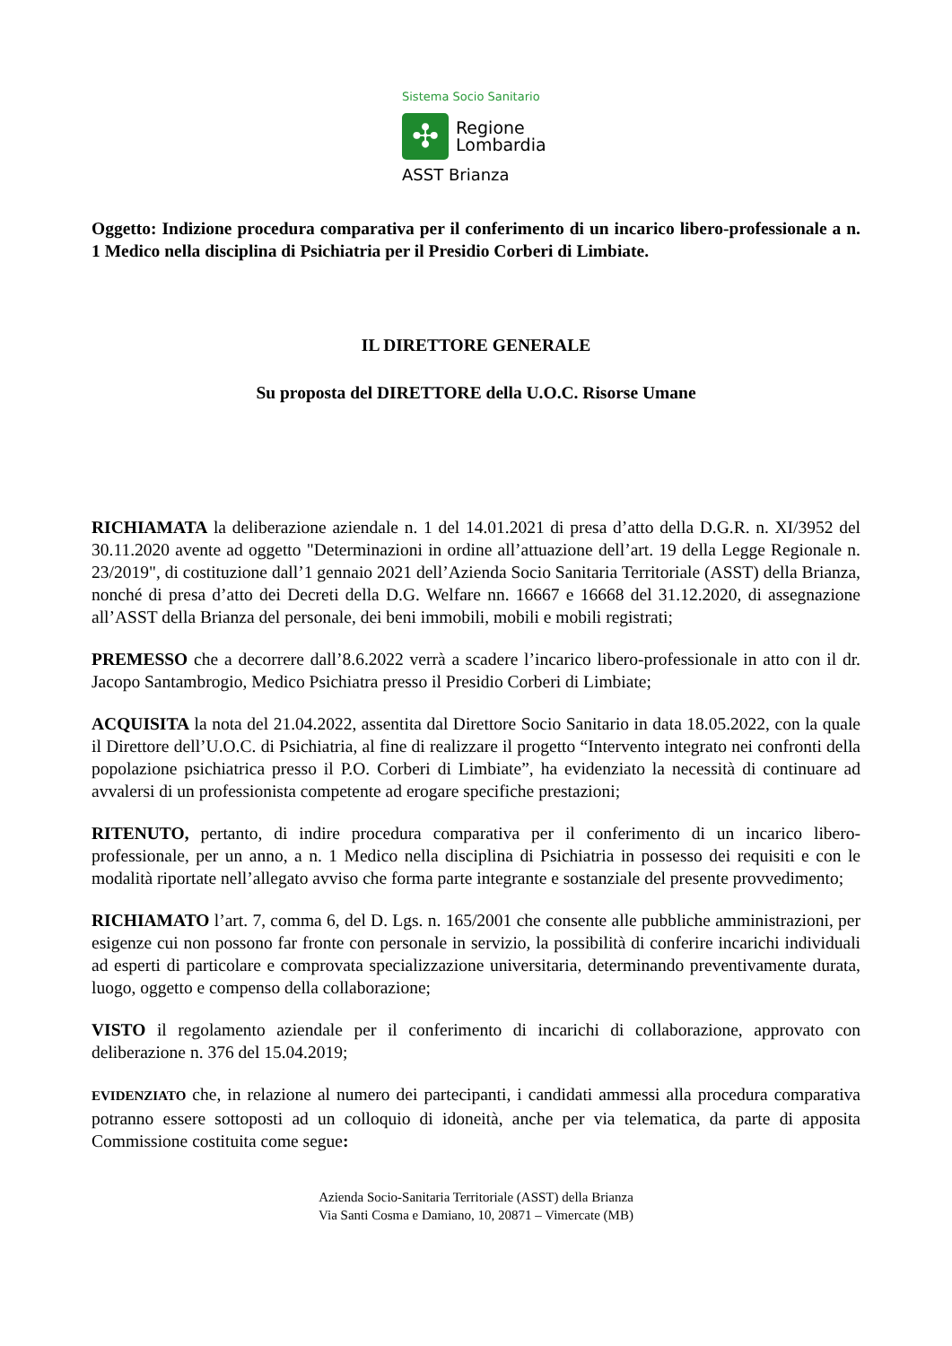Sistema Socio Sanitario
✣
Regione
Lombardia
ASST Brianza
Oggetto: Indizione procedura comparativa per il conferimento di un incarico libero-professionale a n. 1 Medico nella disciplina di Psichiatria per il Presidio Corberi di Limbiate.
IL DIRETTORE GENERALE
Su proposta del DIRETTORE della U.O.C. Risorse Umane
RICHIAMATA la deliberazione aziendale n. 1 del 14.01.2021 di presa d’atto della D.G.R. n. XI/3952 del 30.11.2020 avente ad oggetto "Determinazioni in ordine all’attuazione dell’art. 19 della Legge Regionale n. 23/2019", di costituzione dall’1 gennaio 2021 dell’Azienda Socio Sanitaria Territoriale (ASST) della Brianza, nonché di presa d’atto dei Decreti della D.G. Welfare nn. 16667 e 16668 del 31.12.2020, di assegnazione all’ASST della Brianza del personale, dei beni immobili, mobili e mobili registrati;
PREMESSO che a decorrere dall’8.6.2022 verrà a scadere l’incarico libero-professionale in atto con il dr. Jacopo Santambrogio, Medico Psichiatra presso il Presidio Corberi di Limbiate;
ACQUISITA la nota del 21.04.2022, assentita dal Direttore Socio Sanitario in data 18.05.2022, con la quale il Direttore dell’U.O.C. di Psichiatria, al fine di realizzare il progetto “Intervento integrato nei confronti della popolazione psichiatrica presso il P.O. Corberi di Limbiate”, ha evidenziato la necessità di continuare ad avvalersi di un professionista competente ad erogare specifiche prestazioni;
RITENUTO, pertanto, di indire procedura comparativa per il conferimento di un incarico libero-professionale, per un anno, a n. 1 Medico nella disciplina di Psichiatria in possesso dei requisiti e con le modalità riportate nell’allegato avviso che forma parte integrante e sostanziale del presente provvedimento;
RICHIAMATO l’art. 7, comma 6, del D. Lgs. n. 165/2001 che consente alle pubbliche amministrazioni, per esigenze cui non possono far fronte con personale in servizio, la possibilità di conferire incarichi individuali ad esperti di particolare e comprovata specializzazione universitaria, determinando preventivamente durata, luogo, oggetto e compenso della collaborazione;
VISTO il regolamento aziendale per il conferimento di incarichi di collaborazione, approvato con deliberazione n. 376 del 15.04.2019;
EVIDENZIATO che, in relazione al numero dei partecipanti, i candidati ammessi alla procedura comparativa potranno essere sottoposti ad un colloquio di idoneità, anche per via telematica, da parte di apposita Commissione costituita come segue:
Azienda Socio-Sanitaria Territoriale (ASST) della Brianza
Via Santi Cosma e Damiano, 10, 20871 – Vimercate (MB)